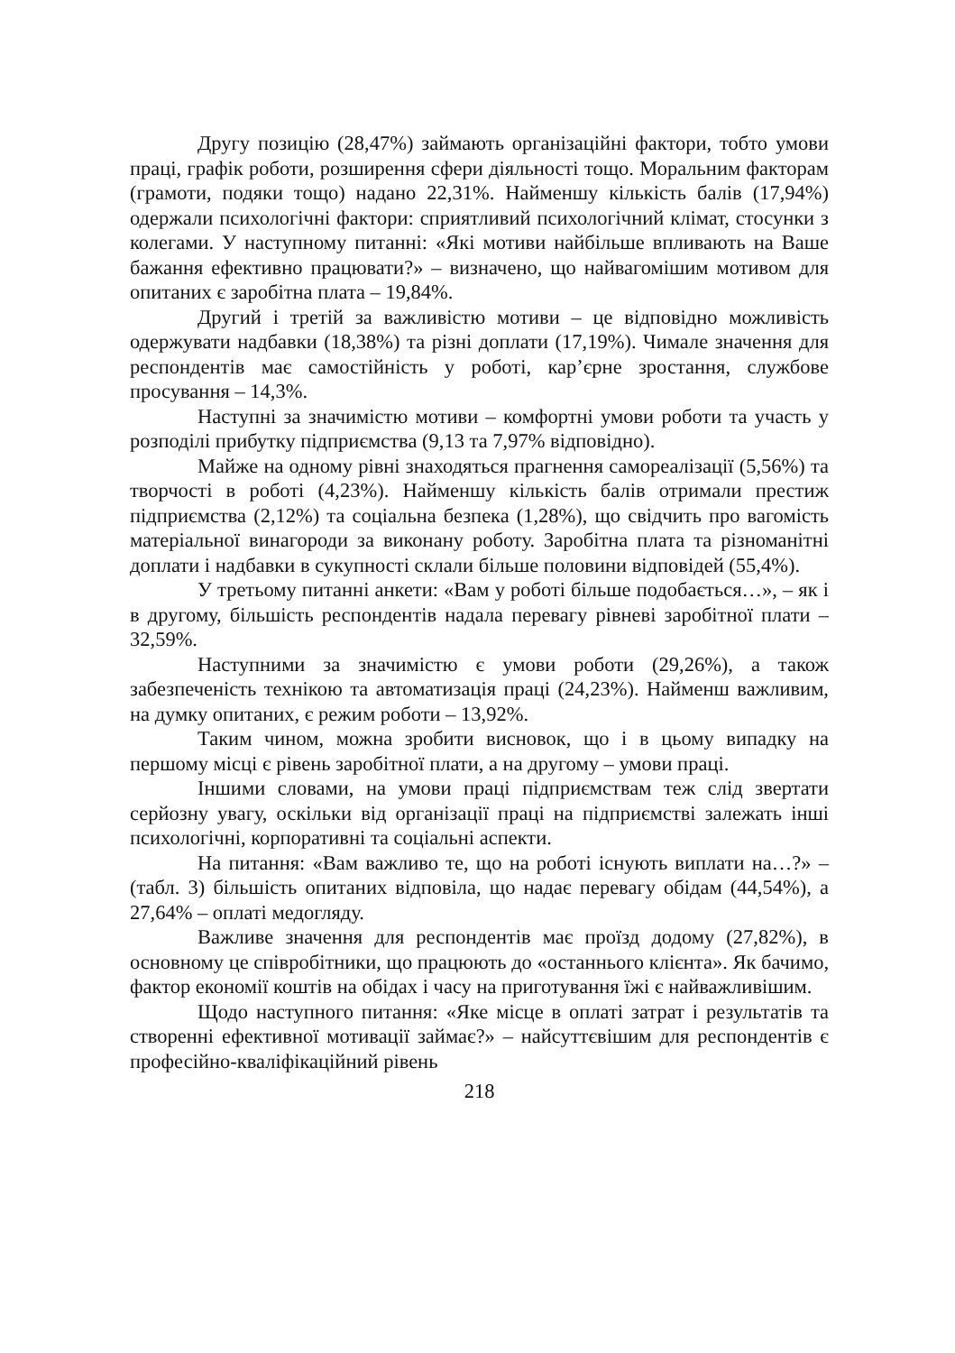Другу позицію (28,47%) займають організаційні фактори, тобто умови праці, графік роботи, розширення сфери діяльності тощо. Моральним факторам (грамоти, подяки тощо) надано 22,31%. Найменшу кількість балів (17,94%) одержали психологічні фактори: сприятливий психологічний клімат, стосунки з колегами. У наступному питанні: «Які мотиви найбільше впливають на Ваше бажання ефективно працювати?» – визначено, що найвагомішим мотивом для опитаних є заробітна плата – 19,84%.
Другий і третій за важливістю мотиви – це відповідно можливість одержувати надбавки (18,38%) та різні доплати (17,19%). Чимале значення для респондентів має самостійність у роботі, кар’єрне зростання, службове просування – 14,3%.
Наступні за значимістю мотиви – комфортні умови роботи та участь у розподілі прибутку підприємства (9,13 та 7,97% відповідно).
Майже на одному рівні знаходяться прагнення самореалізації (5,56%) та творчості в роботі (4,23%). Найменшу кількість балів отримали престиж підприємства (2,12%) та соціальна безпека (1,28%), що свідчить про вагомість матеріальної винагороди за виконану роботу. Заробітна плата та різноманітні доплати і надбавки в сукупності склали більше половини відповідей (55,4%).
У третьому питанні анкети: «Вам у роботі більше подобається…», – як і в другому, більшість респондентів надала перевагу рівневі заробітної плати – 32,59%.
Наступними за значимістю є умови роботи (29,26%), а також забезпеченість технікою та автоматизація праці (24,23%). Найменш важливим, на думку опитаних, є режим роботи – 13,92%.
Таким чином, можна зробити висновок, що і в цьому випадку на першому місці є рівень заробітної плати, а на другому – умови праці.
Іншими словами, на умови праці підприємствам теж слід звертати серйозну увагу, оскільки від організації праці на підприємстві залежать інші психологічні, корпоративні та соціальні аспекти.
На питання: «Вам важливо те, що на роботі існують виплати на…?» – (табл. 3) більшість опитаних відповіла, що надає перевагу обідам (44,54%), а 27,64% – оплаті медогляду.
Важливе значення для респондентів має проїзд додому (27,82%), в основному це співробітники, що працюють до «останнього клієнта». Як бачимо, фактор економії коштів на обідах і часу на приготування їжі є найважливішим.
Щодо наступного питання: «Яке місце в оплаті затрат і результатів та створенні ефективної мотивації займає?» – найсуттєвішим для респондентів є професійно-кваліфікаційний рівень
218